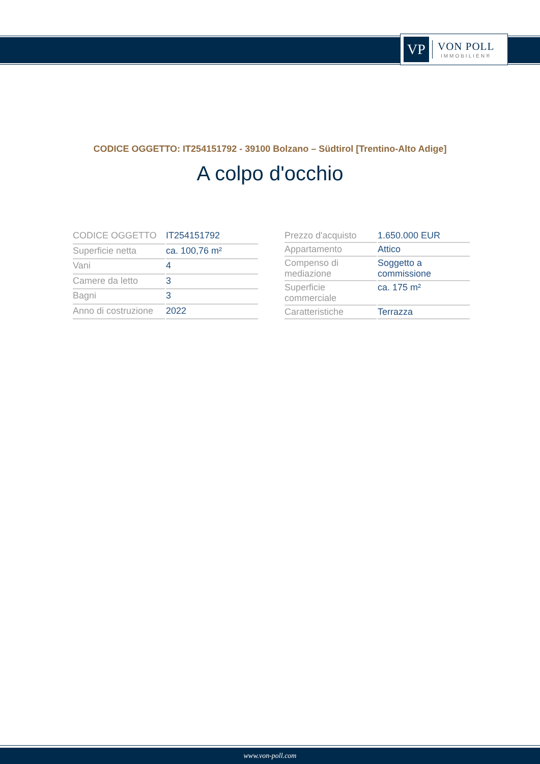VP
VON POLL
IMMOBILIEN®
CODICE OGGETTO: IT254151792 - 39100 Bolzano – Südtirol [Trentino-Alto Adige]
A colpo d'occhio
| CODICE OGGETTO | IT254151792 |
| Superficie netta | ca. 100,76 m² |
| Vani | 4 |
| Camere da letto | 3 |
| Bagni | 3 |
| Anno di costruzione | 2022 |
| Prezzo d'acquisto | 1.650.000 EUR |
| Appartamento | Attico |
| Compenso di mediazione | Soggetto a commissione |
| Superficie commerciale | ca. 175 m² |
| Caratteristiche | Terrazza |
www.von-poll.com